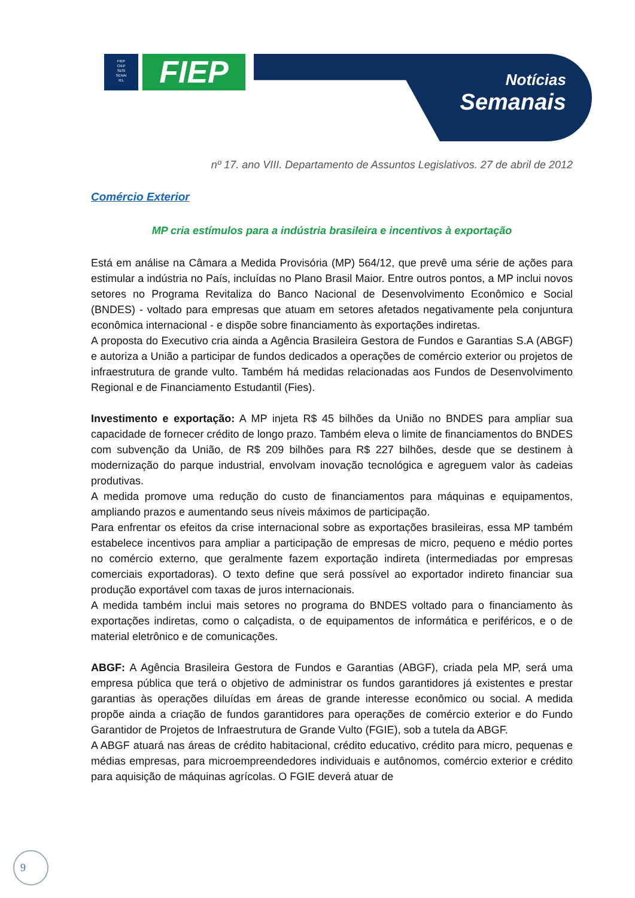FIEP
CIEP
SESI
SENAI
IEL
FIEP
Notícias
Semanais
nº 17. ano VIII. Departamento de Assuntos Legislativos. 27 de abril de 2012
Comércio Exterior
MP cria estímulos para a indústria brasileira e incentivos à exportação
Está em análise na Câmara a Medida Provisória (MP) 564/12, que prevê uma série de ações para estimular a indústria no País, incluídas no Plano Brasil Maior. Entre outros pontos, a MP inclui novos setores no Programa Revitaliza do Banco Nacional de Desenvolvimento Econômico e Social (BNDES) - voltado para empresas que atuam em setores afetados negativamente pela conjuntura econômica internacional - e dispõe sobre financiamento às exportações indiretas.
A proposta do Executivo cria ainda a Agência Brasileira Gestora de Fundos e Garantias S.A (ABGF) e autoriza a União a participar de fundos dedicados a operações de comércio exterior ou projetos de infraestrutura de grande vulto. Também há medidas relacionadas aos Fundos de Desenvolvimento Regional e de Financiamento Estudantil (Fies).
Investimento e exportação: A MP injeta R$ 45 bilhões da União no BNDES para ampliar sua capacidade de fornecer crédito de longo prazo. Também eleva o limite de financiamentos do BNDES com subvenção da União, de R$ 209 bilhões para R$ 227 bilhões, desde que se destinem à modernização do parque industrial, envolvam inovação tecnológica e agreguem valor às cadeias produtivas.
A medida promove uma redução do custo de financiamentos para máquinas e equipamentos, ampliando prazos e aumentando seus níveis máximos de participação.
Para enfrentar os efeitos da crise internacional sobre as exportações brasileiras, essa MP também estabelece incentivos para ampliar a participação de empresas de micro, pequeno e médio portes no comércio externo, que geralmente fazem exportação indireta (intermediadas por empresas comerciais exportadoras). O texto define que será possível ao exportador indireto financiar sua produção exportável com taxas de juros internacionais.
A medida também inclui mais setores no programa do BNDES voltado para o financiamento às exportações indiretas, como o calçadista, o de equipamentos de informática e periféricos, e o de material eletrônico e de comunicações.
ABGF: A Agência Brasileira Gestora de Fundos e Garantias (ABGF), criada pela MP, será uma empresa pública que terá o objetivo de administrar os fundos garantidores já existentes e prestar garantias às operações diluídas em áreas de grande interesse econômico ou social. A medida propõe ainda a criação de fundos garantidores para operações de comércio exterior e do Fundo Garantidor de Projetos de Infraestrutura de Grande Vulto (FGIE), sob a tutela da ABGF.
A ABGF atuará nas áreas de crédito habitacional, crédito educativo, crédito para micro, pequenas e médias empresas, para microempreendedores individuais e autônomos, comércio exterior e crédito para aquisição de máquinas agrícolas. O FGIE deverá atuar de
9